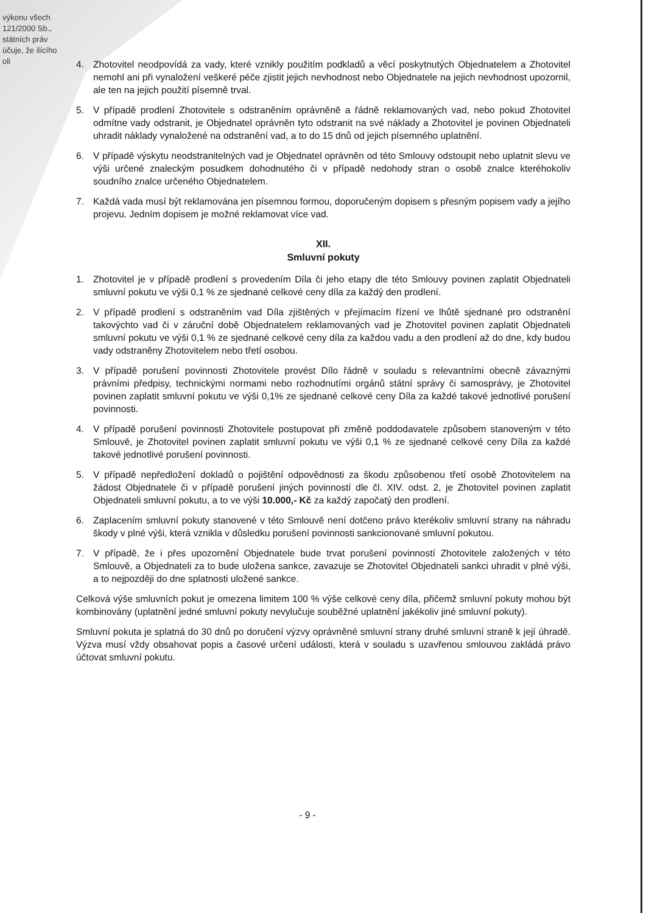výkonu všech 121/2000 Sb., státních práv účuje, že ilícího oli
4. Zhotovitel neodpovídá za vady, které vznikly použitím podkladů a věcí poskytnutých Objednatelem a Zhotovitel nemohl ani při vynaložení veškeré péče zjistit jejich nevhodnost nebo Objednatele na jejich nevhodnost upozornil, ale ten na jejich použití písemně trval.
5. V případě prodlení Zhotovitele s odstraněním oprávněně a řádně reklamovaných vad, nebo pokud Zhotovitel odmítne vady odstranit, je Objednatel oprávněn tyto odstranit na své náklady a Zhotovitel je povinen Objednateli uhradit náklady vynaložené na odstranění vad, a to do 15 dnů od jejich písemného uplatnění.
6. V případě výskytu neodstranitelných vad je Objednatel oprávněn od této Smlouvy odstoupit nebo uplatnit slevu ve výši určené znaleckým posudkem dohodnutého či v případě nedohody stran o osobě znalce kteréhokoliv soudního znalce určeného Objednatelem.
7. Každá vada musí být reklamována jen písemnou formou, doporučeným dopisem s přesným popisem vady a jejího projevu. Jedním dopisem je možné reklamovat více vad.
XII.
Smluvní pokuty
1. Zhotovitel je v případě prodlení s provedením Díla či jeho etapy dle této Smlouvy povinen zaplatit Objednateli smluvní pokutu ve výši 0,1 % ze sjednané celkové ceny díla za každý den prodlení.
2. V případě prodlení s odstraněním vad Díla zjištěných v přejímacím řízení ve lhůtě sjednané pro odstranění takovýchto vad či v záruční době Objednatelem reklamovaných vad je Zhotovitel povinen zaplatit Objednateli smluvní pokutu ve výši 0,1 % ze sjednané celkové ceny díla za každou vadu a den prodlení až do dne, kdy budou vady odstraněny Zhotovitelem nebo třetí osobou.
3. V případě porušení povinnosti Zhotovitele provést Dílo řádně v souladu s relevantními obecně závaznými právními předpisy, technickými normami nebo rozhodnutími orgánů státní správy či samosprávy, je Zhotovitel povinen zaplatit smluvní pokutu ve výši 0,1% ze sjednané celkové ceny Díla za každé takové jednotlivé porušení povinnosti.
4. V případě porušení povinnosti Zhotovitele postupovat při změně poddodavatele způsobem stanoveným v této Smlouvě, je Zhotovitel povinen zaplatit smluvní pokutu ve výši 0,1 % ze sjednané celkové ceny Díla za každé takové jednotlivé porušení povinnosti.
5. V případě nepředložení dokladů o pojištění odpovědnosti za škodu způsobenou třetí osobě Zhotovitelem na žádost Objednatele či v případě porušení jiných povinností dle čl. XIV. odst. 2, je Zhotovitel povinen zaplatit Objednateli smluvní pokutu, a to ve výši 10.000,- Kč za každý započatý den prodlení.
6. Zaplacením smluvní pokuty stanovené v této Smlouvě není dotčeno právo kterékoliv smluvní strany na náhradu škody v plné výši, která vznikla v důsledku porušení povinnosti sankcionované smluvní pokutou.
7. V případě, že i přes upozornění Objednatele bude trvat porušení povinností Zhotovitele založených v této Smlouvě, a Objednateli za to bude uložena sankce, zavazuje se Zhotovitel Objednateli sankci uhradit v plné výši, a to nejpozději do dne splatnosti uložené sankce.
Celková výše smluvních pokut je omezena limitem 100 % výše celkové ceny díla, přičemž smluvní pokuty mohou být kombinovány (uplatnění jedné smluvní pokuty nevylučuje souběžné uplatnění jakékoliv jiné smluvní pokuty).
Smluvní pokuta je splatná do 30 dnů po doručení výzvy oprávněné smluvní strany druhé smluvní straně k její úhradě. Výzva musí vždy obsahovat popis a časové určení události, která v souladu s uzavřenou smlouvou zakládá právo účtovat smluvní pokutu.
- 9 -